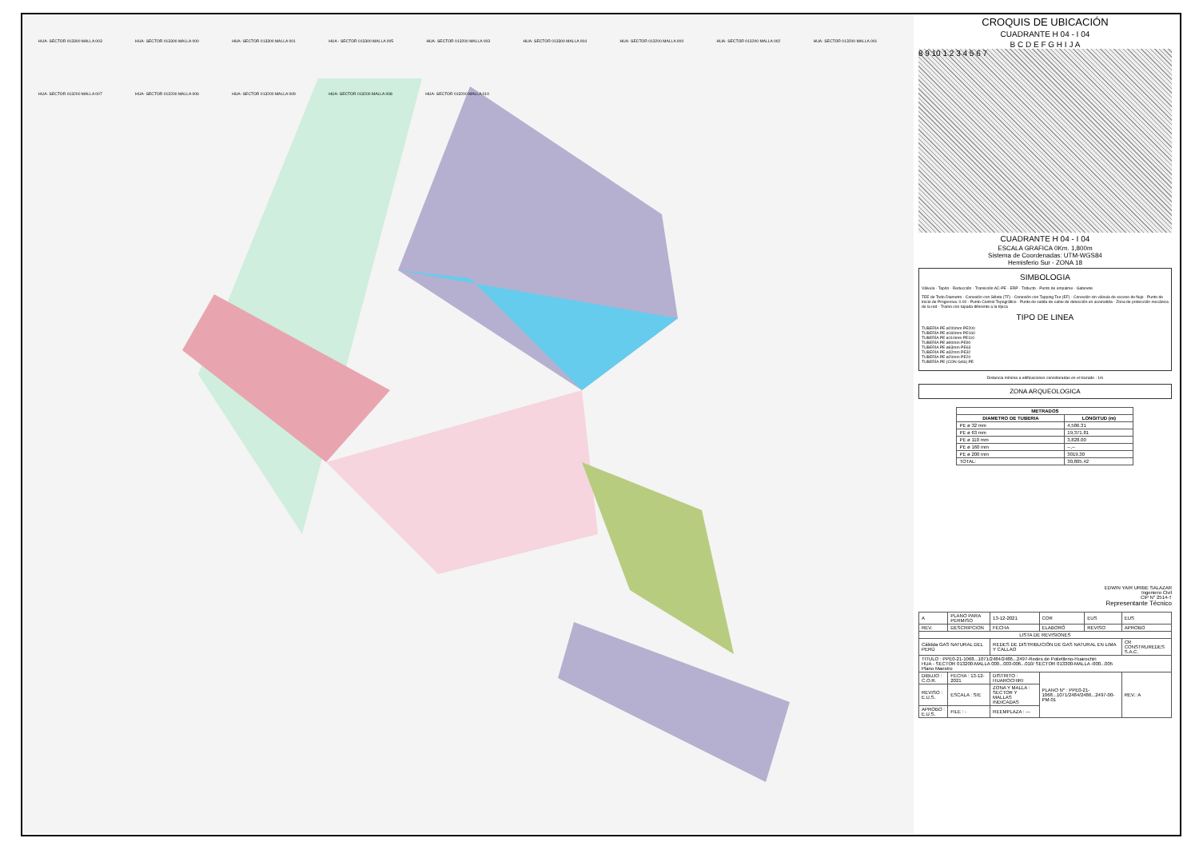HUA- SECTOR 013300 MALLA 003 HUA- SECTOR 013300 MALLA 000 HUA- SECTOR 013300 MALLA 001 HUA - SECTOR 013300 MALLA 005 HUA- SECTOR 013200 MALLA 003 HUA- SECTOR 013300 MALLA 004 HUA- SECTOR 013200 MALLA 000 HUA- SECTOR 013200 MALLA 002 HUA- SECTOR 013200 MALLA 001 HUA- SECTOR 013200 MALLA 007 HUA- SECTOR 013200 MALLA 006 HUA- SECTOR 013200 MALLA 009 HUA- SECTOR 013200 MALLA 008 HUA- SECTOR 013200 MALLA 010
CROQUIS DE UBICACIÓN
CUADRANTE H 04 - I 04
B C D E F G H I J A
8 9 10 1 2 3 4 5 6 7
CUADRANTE H 04 - I 04
ESCALA GRAFICA 0Km. 1,800m
Sistema de Coordenadas: UTM-WGS84
Hemisferio Sur - ZONA 18
SIMBOLOGIA
Válvula · Tapón · Reducción · Transición AC-PE · ERP · Triducto · Punto de empalme · Gabinete
TEE de Todo Diametro · Conexión con Silleta (TF) · Conexión con Tapping Tee (EF) · Conexión sin válvula de exceso de flujo · Punto de Inicio de Progresiva: 0.00 · Punto Control Topográfico · Punto de salida de cable de detección en acometida · Zona de protección mecánica de la red · Tramo con tapada diferente a la típica
TIPO DE LINEA
TUBERÍA PE ø200mm PE200
TUBERÍA PE ø160mm PE160
TUBERÍA PE ø110mm PE110
TUBERÍA PE ø90mm PE90
TUBERÍA PE ø63mm PE63
TUBERÍA PE ø32mm PE32
TUBERÍA PE ø20mm PE20
TUBERÍA PE (CON GAS) PE
Distancia mínima a edificaciones consideradas en el trazado : 1m
ZONA ARQUEOLOGICA
| METRADOS | |
| --- | --- |
| DIAMETRO DE TUBERIA | LONGITUD (m) |
| PE ø 32 mm | 4,586.31 |
| PE ø 63 mm | 19,371.81 |
| PE ø 110 mm | 3,828.00 |
| PE ø 160 mm | --,-- |
| PE ø 200 mm | 3019.30 |
| TOTAL: | 30,805.42 |
EDWIN YAIR URIBE SALAZAR
Ingeniero Civil
CIP N° 2514-T
Representante Técnico
| A | PLANO PARA PERMISO | 13-12-2021 | COR | EUS | EUS |
| REV. | DESCRIPCION | FECHA | ELABORÓ | REVISO | APROBO |
| LISTA DE REVISIONES | | | | | |
| Cálidda GAS NATURAL DEL PERÚ | | REDES DE DISTRIBUCIÓN DE GAS NATURAL EN LIMA Y CALLAO | | | CR CONSTRUREDES S.A.C. |
| TITULO : PPE0-21-1068...1071/2484/2486...2497-Redes de Polietileno-Huarochiri HUA - SECTOR 013200-MALLA 000...003-006...010/ SECTOR 013300-MALLA -000...005 Plano Maestro | | | | | |
| DIBUJO : C.O.R. | FECHA : 13-12-2021 | DISTRITO : HUAROCHIRI | PLANO N° : PPE0-21-1068...1071/2484/2486...2497-00-PM-01 | | REV.: A |
| REVISO : E.U.S. | ESCALA : S/E | ZONA Y MALLA : SECTOR Y MALLAS INDICADAS | | | |
| APROBO : E.U.S. | FILE : - | REEMPLAZA : --- | | | |